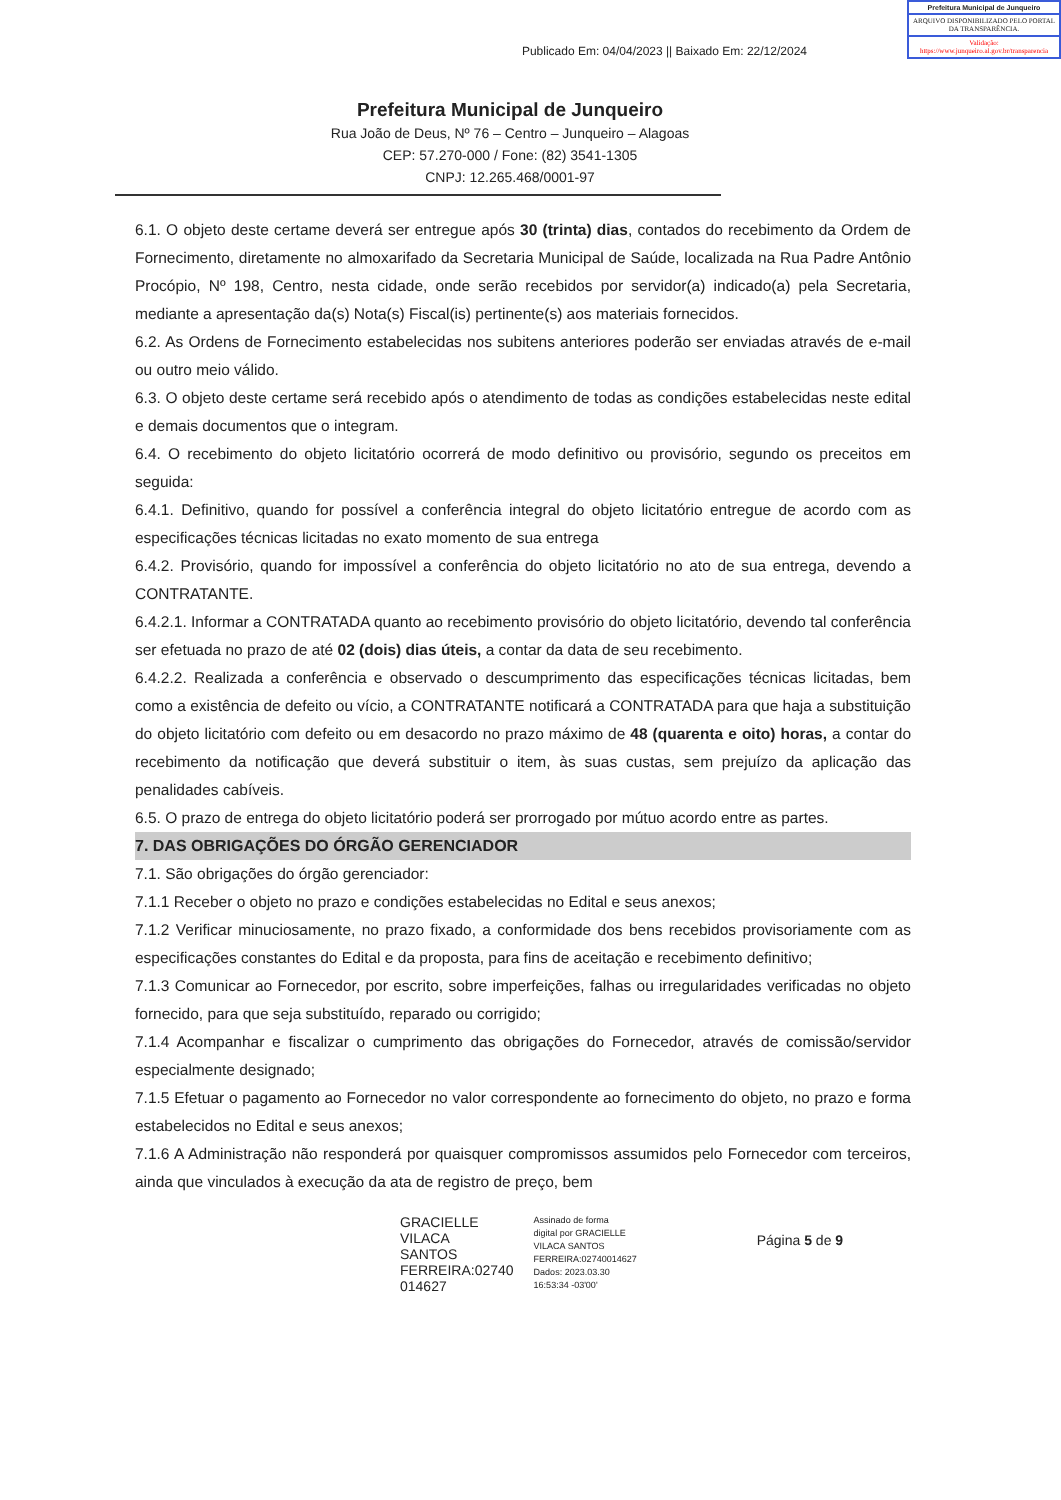Publicado Em: 04/04/2023 || Baixado Em: 22/12/2024
Prefeitura Municipal de Junqueiro
ARQUIVO DISPONIBILIZADO PELO PORTAL DA TRANSPARÊNCIA.
Validação: https://www.junqueiro.al.gov.br/transparencia
Prefeitura Municipal de Junqueiro
Rua João de Deus, Nº 76 – Centro – Junqueiro – Alagoas
CEP: 57.270-000 / Fone: (82) 3541-1305
CNPJ: 12.265.468/0001-97
6.1. O objeto deste certame deverá ser entregue após 30 (trinta) dias, contados do recebimento da Ordem de Fornecimento, diretamente no almoxarifado da Secretaria Municipal de Saúde, localizada na Rua Padre Antônio Procópio, Nº 198, Centro, nesta cidade, onde serão recebidos por servidor(a) indicado(a) pela Secretaria, mediante a apresentação da(s) Nota(s) Fiscal(is) pertinente(s) aos materiais fornecidos.
6.2. As Ordens de Fornecimento estabelecidas nos subitens anteriores poderão ser enviadas através de e-mail ou outro meio válido.
6.3. O objeto deste certame será recebido após o atendimento de todas as condições estabelecidas neste edital e demais documentos que o integram.
6.4. O recebimento do objeto licitatório ocorrerá de modo definitivo ou provisório, segundo os preceitos em seguida:
6.4.1. Definitivo, quando for possível a conferência integral do objeto licitatório entregue de acordo com as especificações técnicas licitadas no exato momento de sua entrega
6.4.2. Provisório, quando for impossível a conferência do objeto licitatório no ato de sua entrega, devendo a CONTRATANTE.
6.4.2.1. Informar a CONTRATADA quanto ao recebimento provisório do objeto licitatório, devendo tal conferência ser efetuada no prazo de até 02 (dois) dias úteis, a contar da data de seu recebimento.
6.4.2.2. Realizada a conferência e observado o descumprimento das especificações técnicas licitadas, bem como a existência de defeito ou vício, a CONTRATANTE notificará a CONTRATADA para que haja a substituição do objeto licitatório com defeito ou em desacordo no prazo máximo de 48 (quarenta e oito) horas, a contar do recebimento da notificação que deverá substituir o item, às suas custas, sem prejuízo da aplicação das penalidades cabíveis.
6.5. O prazo de entrega do objeto licitatório poderá ser prorrogado por mútuo acordo entre as partes.
7. DAS OBRIGAÇÕES DO ÓRGÃO GERENCIADOR
7.1. São obrigações do órgão gerenciador:
7.1.1 Receber o objeto no prazo e condições estabelecidas no Edital e seus anexos;
7.1.2 Verificar minuciosamente, no prazo fixado, a conformidade dos bens recebidos provisoriamente com as especificações constantes do Edital e da proposta, para fins de aceitação e recebimento definitivo;
7.1.3 Comunicar ao Fornecedor, por escrito, sobre imperfeições, falhas ou irregularidades verificadas no objeto fornecido, para que seja substituído, reparado ou corrigido;
7.1.4 Acompanhar e fiscalizar o cumprimento das obrigações do Fornecedor, através de comissão/servidor especialmente designado;
7.1.5 Efetuar o pagamento ao Fornecedor no valor correspondente ao fornecimento do objeto, no prazo e forma estabelecidos no Edital e seus anexos;
7.1.6 A Administração não responderá por quaisquer compromissos assumidos pelo Fornecedor com terceiros, ainda que vinculados à execução da ata de registro de preço, bem
GRACIELLE
VILACA
SANTOS
FERREIRA:02740
014627
Assinado de forma
digital por GRACIELLE
VILACA SANTOS
FERREIRA:02740014627
Dados: 2023.03.30
16:53:34 -03'00'
Página 5 de 9